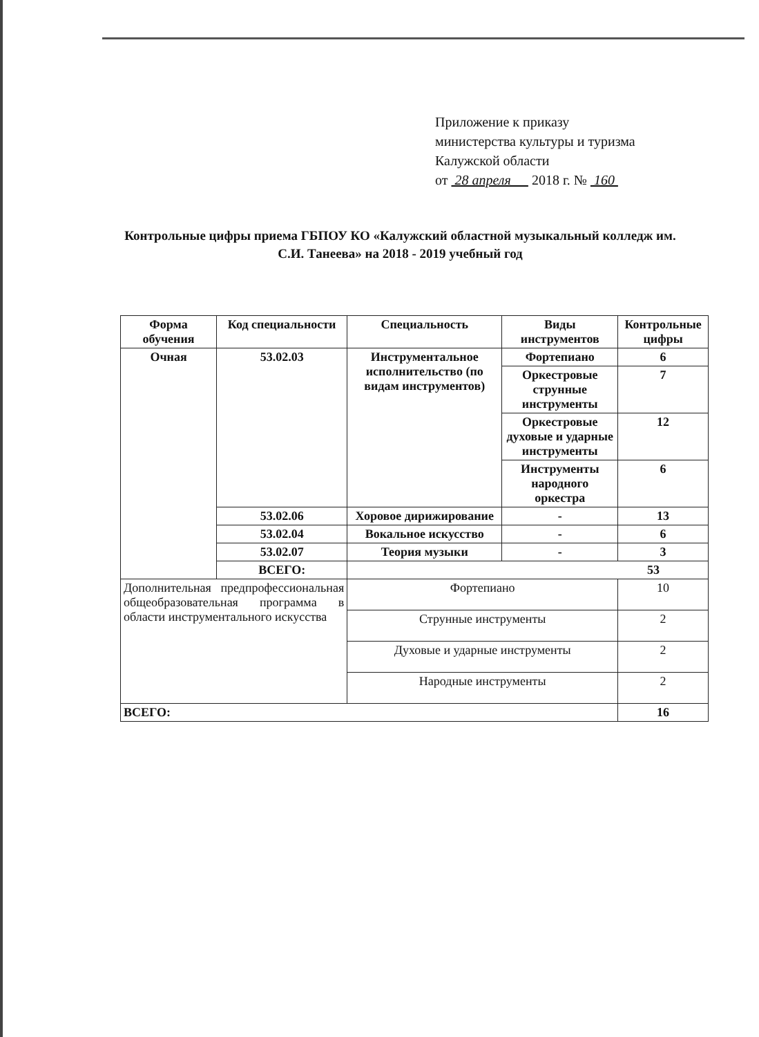Приложение к приказу
министерства культуры и туризма
Калужской области
от 28 апреля 2018 г. № 160
Контрольные цифры приема ГБПОУ КО «Калужский областной музыкальный колледж им. С.И. Танеева» на 2018 - 2019 учебный год
| Форма обучения | Код специальности | Специальность | Виды инструментов | Контрольные цифры |
| --- | --- | --- | --- | --- |
| Очная | 53.02.03 | Инструментальное исполнительство (по видам инструментов) | Фортепиано | 6 |
| | | | Оркестровые струнные инструменты | 7 |
| | | | Оркестровые духовые и ударные инструменты | 12 |
| | | | Инструменты народного оркестра | 6 |
| | 53.02.06 | Хоровое дирижирование | - | 13 |
| | 53.02.04 | Вокальное искусство | - | 6 |
| | 53.02.07 | Теория музыки | - | 3 |
| | ВСЕГО: | 53 | | |
| Дополнительная предпрофессиональная общеобразовательная программа в области инструментального искусства | | Фортепиано | | 10 |
| | | Струнные инструменты | | 2 |
| | | Духовые и ударные инструменты | | 2 |
| | | Народные инструменты | | 2 |
| ВСЕГО: | | | | 16 |